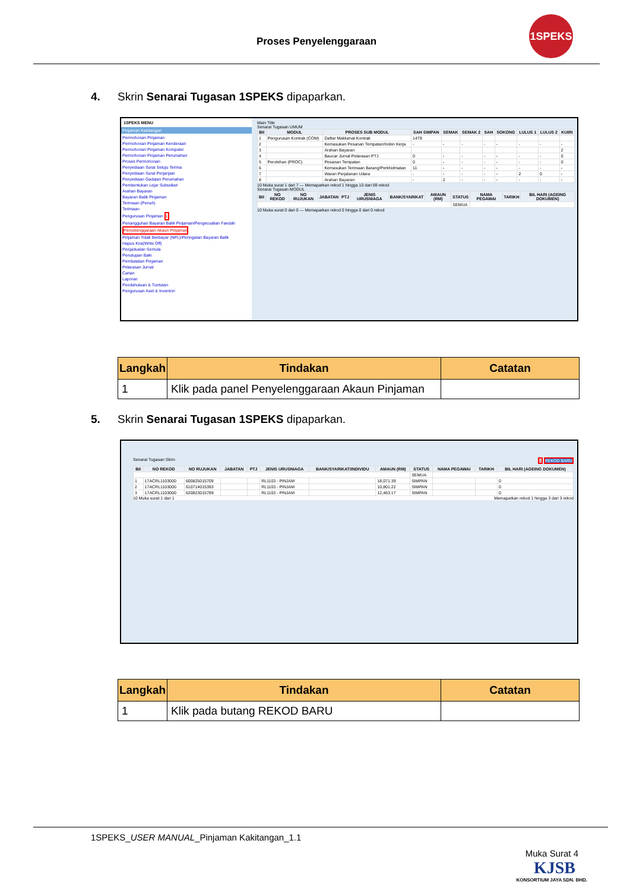Proses Penyelenggaraan
1SPEKS
4. Skrin Senarai Tugasan 1SPEKS dipaparkan.
1SPEKS MENU
Pinjaman Kakitangan
Permohonan Pinjaman
Permohonan Pinjaman Kenderaan
Permohonan Pinjaman Komputer
Permohonan Pinjaman Perumahan
Proses Permohonan
Penyediaan Surat Setuju Terima
Penyediaan Surat Perjanjian
Penyediaan Gadaian Perumahan
Pembentukan Lejar Subsidiari
Arahan Bayaran
Bayaran Balik Pinjaman
Terimaan (Penuh)
Terimaan
Pengurusan Pinjaman 1
Penangguhan Bayaran Balik Pinjaman/Pengecualian Faedah
Penyelenggaraan Akaun Pinjaman
Pinjaman Tidak Berbayar (NPL)/Peringatan Bayaran Balik
Hapus Kira(Write Off)
Penjadualan Semula
Penutupan Baki
Pembatalan Pinjaman
Pelarasan Jurnal
Carian
Laporan
Pendahuluan & Tuntutan
Pengurusan Aset & Inventori
Main Title
Senarai Tugasan UMUM
| Bil | MODUL | PROSES SUB MODUL | SAH SIMPAN | SEMAK | SEMAK 2 | SAH | SOKONG | LULUS 1 | LULUS 2 | KUIRI |
| --- | --- | --- | --- | --- | --- | --- | --- | --- | --- | --- |
| 1 | Pengurusan Kontrak (COM) | Daftar Maklumat Kontrak | 1479 | | | | | | | |
| 2 | | Kemasukan Pesanan Tempatan/Inden Kerja | - | - | - | - | - | - | - | - |
| 3 | | Arahan Bayaran | | | | | | | | 2 |
| 4 | | Baucar Jurnal Pelarasan PTJ | 0 | - | - | - | - | - | - | 0 |
| 5 | Perolehan (PROC) | Pesanan Tempatan | 0 | - | - | - | - | - | - | 0 |
| 6 | | Kemasukan Terimaan Barang/Perkhidmatan | 11 | - | - | - | - | - | - | - |
| 7 | | Waran Perjalanan Udara | - | - | - | - | - | 2 | 0 | - |
| 8 | | Arahan Bayaran | - | 2 | - | - | - | - | - | - |
10 Muka surat 1 dari 7 — Memaparkan rekod 1 hingga 10 dari 69 rekod
Senarai Tugasan MODUL
| Bil | NO REKOD | NO RUJUKAN | JABATAN | PTJ | JENIS URUSNIAGA | BANK/SYARIKAT | AMAUN (RM) | STATUS | NAMA PEGAWAI | TARIKH | BIL HARI (AGEING DOKUMEN) |
| --- | --- | --- | --- | --- | --- | --- | --- | --- | --- | --- | --- |
| | | | | | | | | SEMUA | | | |
10 Muka surat 0 dari 0 — Memaparkan rekod 0 hingga 0 dari 0 rekod
| Langkah | Tindakan | Catatan |
| --- | --- | --- |
| 1 | Klik pada panel Penyelenggaraan Akaun Pinjaman | |
5. Skrin Senarai Tugasan 1SPEKS dipaparkan.
Senarai Tugasan Skrin 1 REKOD BARU
| Bil | NO REKOD | NO RUJUKAN | JABATAN | PTJ | JENIS URUSNIAGA | BANK/SYARIKAT/INDIVIDU | AMAUN (RM) | STATUS | NAMA PEGAWAI | TARIKH | BIL HARI (AGEING DOKUMEN) |
| --- | --- | --- | --- | --- | --- | --- | --- | --- | --- | --- | --- |
| | | | | | | | | SEMUA | | | |
| 1 | 17ACRL1103000 | 600825015709 | | | RL1103 - PINJAM | | 18,071.39 | SIMPAN | | | 0 |
| 2 | 17ACRL1103000 | 610714015393 | | | RL1103 - PINJAM | | 10,801.22 | SIMPAN | | | 0 |
| 3 | 17ACRL1103000 | 620823015789 | | | RL1103 - PINJAM | | 12,463.17 | SIMPAN | | | 0 |
10 Muka surat 1 dari 1 Memaparkan rekod 1 hingga 3 dari 3 rekod
| Langkah | Tindakan | Catatan |
| --- | --- | --- |
| 1 | Klik pada butang REKOD BARU | |
1SPEKS_USER MANUAL_Pinjaman Kakitangan_1.1
Muka Surat 4
KJSB
KONSORTIUM JAYA SDN. BHD.